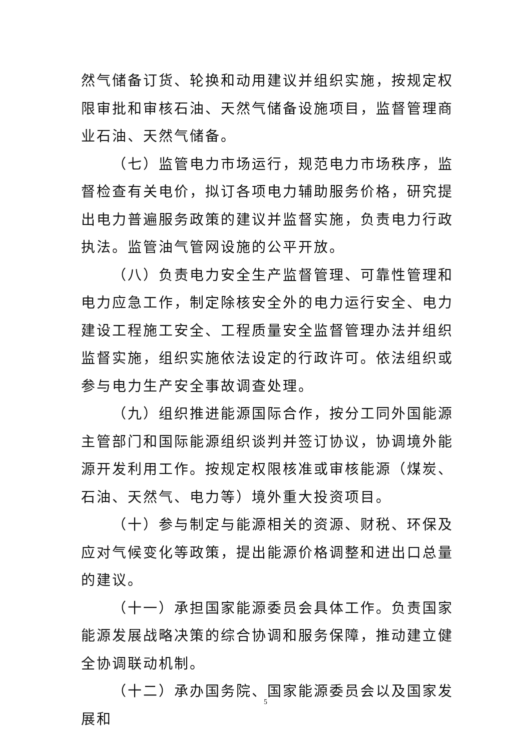然气储备订货、轮换和动用建议并组织实施，按规定权限审批和审核石油、天然气储备设施项目，监督管理商业石油、天然气储备。
（七）监管电力市场运行，规范电力市场秩序，监督检查有关电价，拟订各项电力辅助服务价格，研究提出电力普遍服务政策的建议并监督实施，负责电力行政执法。监管油气管网设施的公平开放。
（八）负责电力安全生产监督管理、可靠性管理和电力应急工作，制定除核安全外的电力运行安全、电力建设工程施工安全、工程质量安全监督管理办法并组织监督实施，组织实施依法设定的行政许可。依法组织或参与电力生产安全事故调查处理。
（九）组织推进能源国际合作，按分工同外国能源主管部门和国际能源组织谈判并签订协议，协调境外能源开发利用工作。按规定权限核准或审核能源（煤炭、石油、天然气、电力等）境外重大投资项目。
（十）参与制定与能源相关的资源、财税、环保及应对气候变化等政策，提出能源价格调整和进出口总量的建议。
（十一）承担国家能源委员会具体工作。负责国家能源发展战略决策的综合协调和服务保障，推动建立健全协调联动机制。
（十二）承办国务院、国家能源委员会以及国家发展和
5